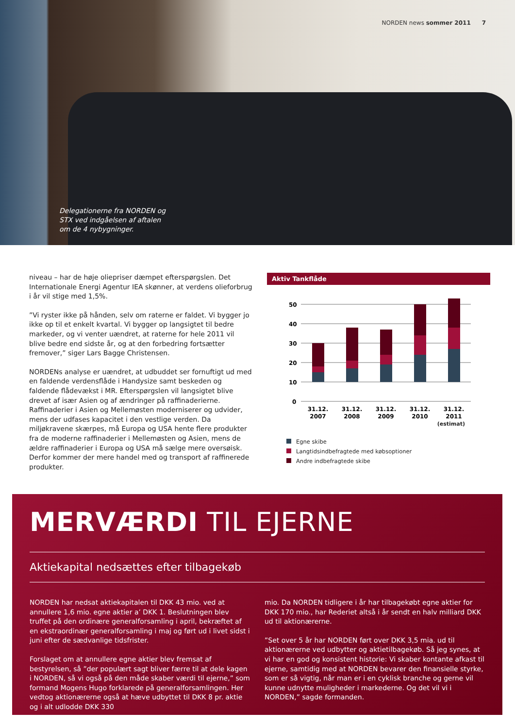NORDEN news sommer 2011 7
Delegationerne fra NORDEN og
STX ved indgåelsen af aftalen
om de 4 nybygninger.
niveau – har de høje oliepriser dæmpet efterspørgslen. Det Internationale Energi Agentur IEA skønner, at verdens olieforbrug i år vil stige med 1,5%.
”Vi ryster ikke på hånden, selv om raterne er faldet. Vi bygger jo ikke op til et enkelt kvartal. Vi bygger op langsigtet til bedre markeder, og vi venter uændret, at raterne for hele 2011 vil blive bedre end sidste år, og at den forbedring fortsætter fremover,” siger Lars Bagge Christensen.
NORDENs analyse er uændret, at udbuddet ser fornuftigt ud med en faldende verdensflåde i Handysize samt beskeden og faldende flådevækst i MR. Efterspørgslen vil langsigtet blive drevet af især Asien og af ændringer på raffinaderierne. Raffinaderier i Asien og Mellemøsten moderniserer og udvider, mens der udfases kapacitet i den vestlige verden. Da miljøkravene skærpes, må Europa og USA hente flere produkter fra de moderne raffinaderier i Mellemøsten og Asien, mens de ældre raffinaderier i Europa og USA må sælge mere oversøisk. Derfor kommer der mere handel med og transport af raffinerede produkter.
Aktiv Tankflåde
50
40
30
20
10
0
31.12.
2007
31.12.
2008
31.12.
2009
31.12.
2010
31.12.
2011
(estimat)
Egne skibe
Langtidsindbefragtede med købsoptioner
Andre indbefragtede skibe
MERVÆRDI TIL EJERNE
Aktiekapital nedsættes efter tilbagekøb
NORDEN har nedsat aktiekapitalen til DKK 43 mio. ved at annullere 1,6 mio. egne aktier a’ DKK 1. Beslutningen blev truffet på den ordinære generalforsamling i april, bekræftet af en ekstraordinær generalforsamling i maj og ført ud i livet sidst i juni efter de sædvanlige tidsfrister.
Forslaget om at annullere egne aktier blev fremsat af bestyrelsen, så ”der populært sagt bliver færre til at dele kagen i NORDEN, så vi også på den måde skaber værdi til ejerne,” som formand Mogens Hugo forklarede på generalforsamlingen. Her vedtog aktionærerne også at hæve udbyttet til DKK 8 pr. aktie og i alt udlodde DKK 330
mio. Da NORDEN tidligere i år har tilbagekøbt egne aktier for DKK 170 mio., har Rederiet altså i år sendt en halv milliard DKK ud til aktionærerne.
”Set over 5 år har NORDEN ført over DKK 3,5 mia. ud til aktionærerne ved udbytter og aktietilbagekøb. Så jeg synes, at vi har en god og konsistent historie: Vi skaber kontante afkast til ejerne, samtidig med at NORDEN bevarer den finansielle styrke, som er så vigtig, når man er i en cyklisk branche og gerne vil kunne udnytte muligheder i markederne. Og det vil vi i NORDEN,” sagde formanden.